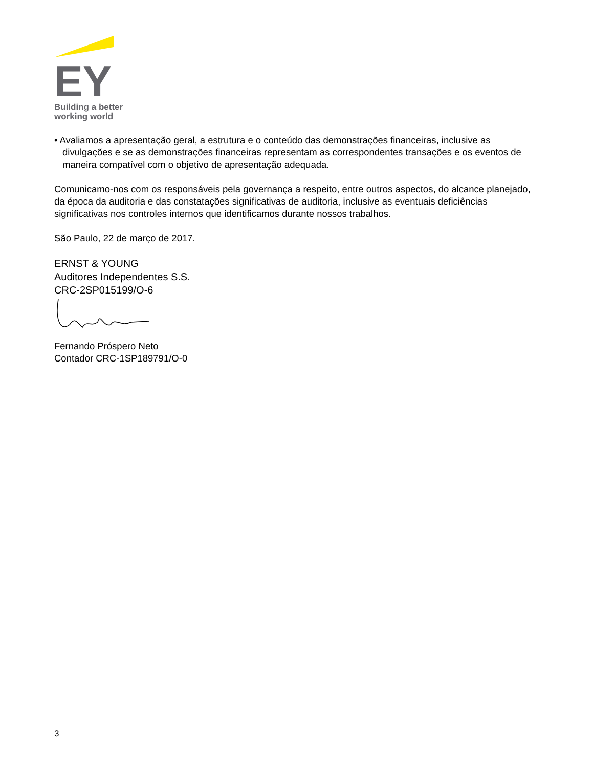EY
Building a better
working world
• Avaliamos a apresentação geral, a estrutura e o conteúdo das demonstrações financeiras, inclusive as divulgações e se as demonstrações financeiras representam as correspondentes transações e os eventos de maneira compatível com o objetivo de apresentação adequada.
Comunicamo-nos com os responsáveis pela governança a respeito, entre outros aspectos, do alcance planejado, da época da auditoria e das constatações significativas de auditoria, inclusive as eventuais deficiências significativas nos controles internos que identificamos durante nossos trabalhos.
São Paulo, 22 de março de 2017.
ERNST & YOUNG
Auditores Independentes S.S.
CRC-2SP015199/O-6
Fernando Próspero Neto
Contador CRC-1SP189791/O-0
3